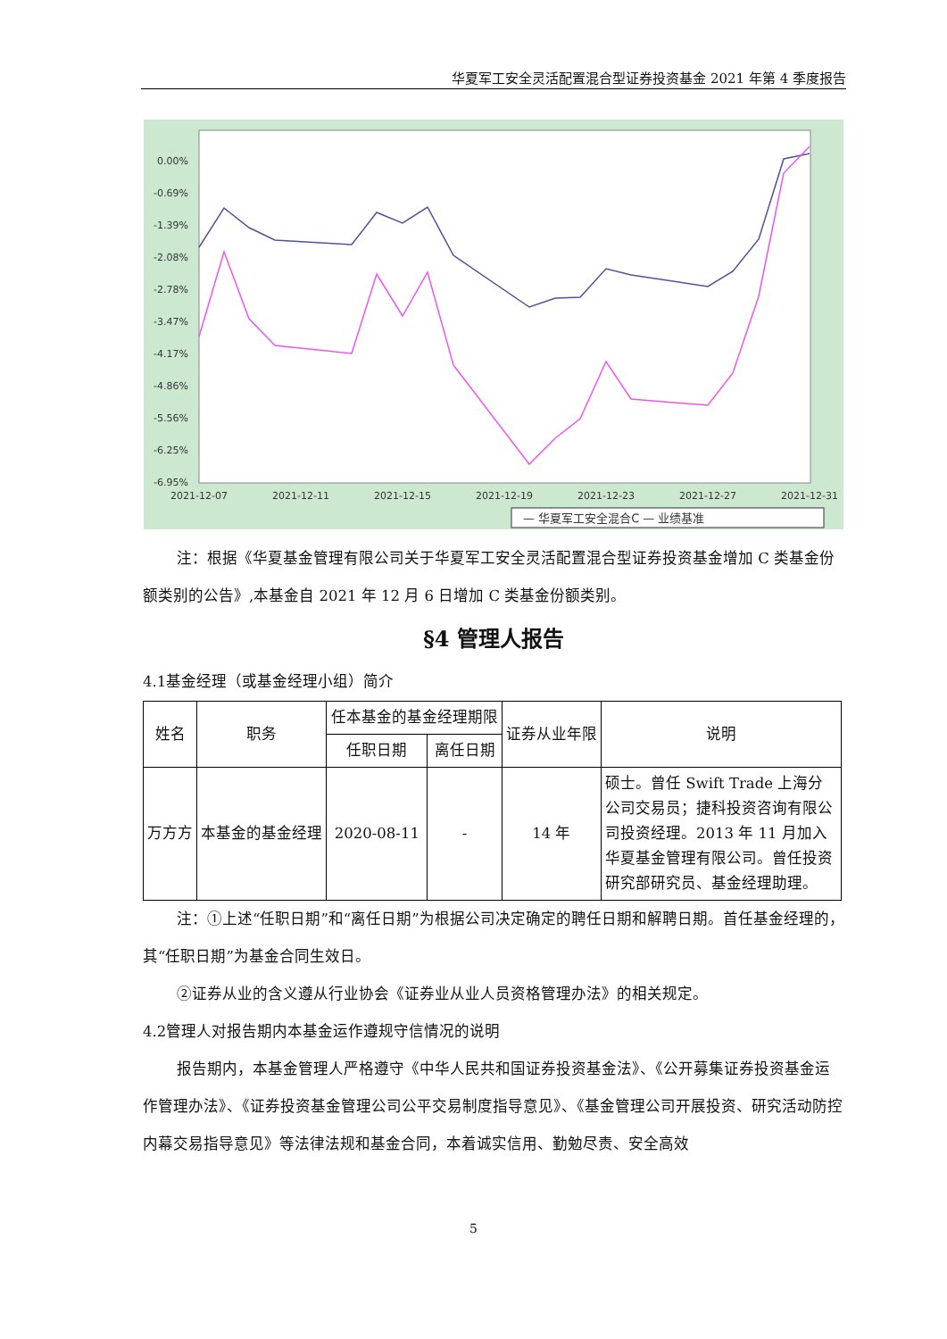华夏军工安全灵活配置混合型证券投资基金 2021 年第 4 季度报告
0.00%
-0.69%
-1.39%
-2.08%
-2.78%
-3.47%
-4.17%
-4.86%
-5.56%
-6.25%
-6.95%
2021-12-07
2021-12-11
2021-12-15
2021-12-19
2021-12-23
2021-12-27
2021-12-31
— 华夏军工安全混合C — 业绩基准
注：根据《华夏基金管理有限公司关于华夏军工安全灵活配置混合型证券投资基金增加 C 类基金份额类别的公告》,本基金自 2021 年 12 月 6 日增加 C 类基金份额类别。
§4 管理人报告
4.1基金经理（或基金经理小组）简介
| 姓名 | 职务 | 任本基金的基金经理期限 | | 证券从业年限 | 说明 |
| --- | --- | --- | --- | --- | --- |
| | | 任职日期 | 离任日期 | | |
| 万方方 | 本基金的基金经理 | 2020-08-11 | - | 14 年 | 硕士。曾任 Swift Trade 上海分公司交易员；捷科投资咨询有限公司投资经理。2013 年 11 月加入华夏基金管理有限公司。曾任投资研究部研究员、基金经理助理。 |
注：①上述“任职日期”和“离任日期”为根据公司决定确定的聘任日期和解聘日期。首任基金经理的，其“任职日期”为基金合同生效日。
②证券从业的含义遵从行业协会《证券业从业人员资格管理办法》的相关规定。
4.2管理人对报告期内本基金运作遵规守信情况的说明
报告期内，本基金管理人严格遵守《中华人民共和国证券投资基金法》、《公开募集证券投资基金运作管理办法》、《证券投资基金管理公司公平交易制度指导意见》、《基金管理公司开展投资、研究活动防控内幕交易指导意见》等法律法规和基金合同，本着诚实信用、勤勉尽责、安全高效
5